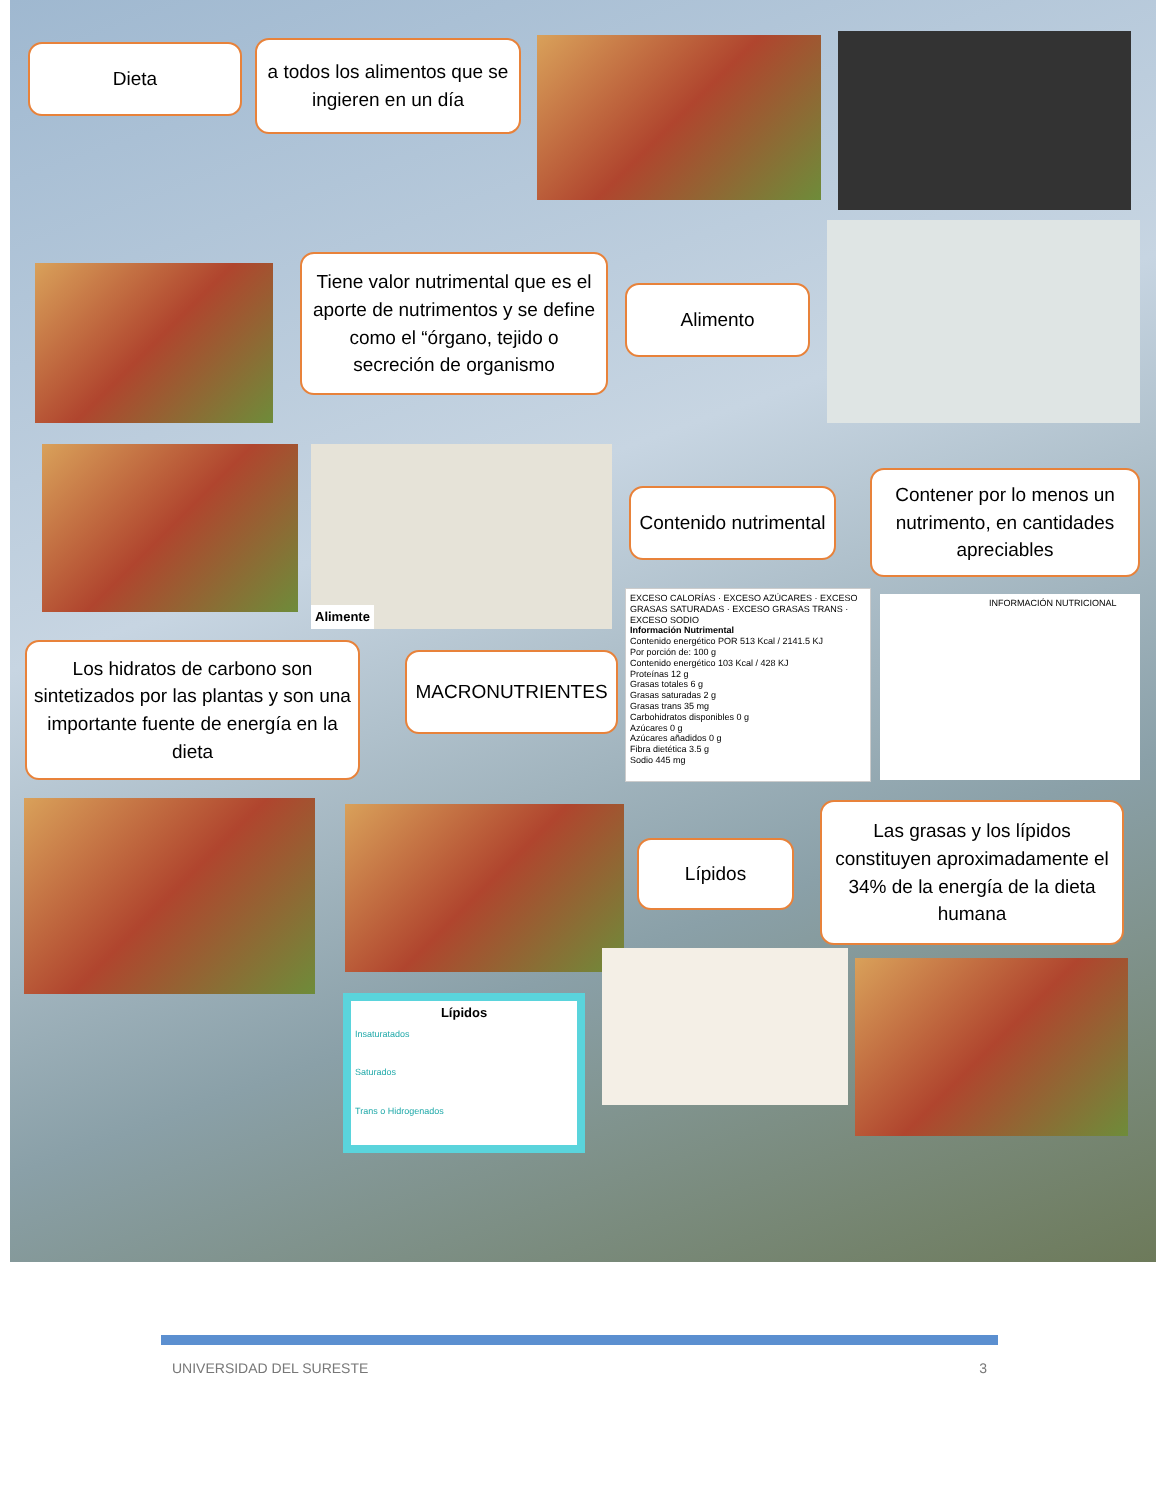Dieta
a todos los alimentos que se ingieren en un día
Tiene valor nutrimental que es el aporte de nutrimentos y se define como el “órgano, tejido o secreción de organismo
Alimento
Alimente
Contenido nutrimental
Contener por lo menos un nutrimento, en cantidades apreciables
Los hidratos de carbono son sintetizados por las plantas y son una importante fuente de energía en la dieta
MACRONUTRIENTES
EXCESO CALORÍAS · EXCESO AZÚCARES · EXCESO GRASAS SATURADAS · EXCESO GRASAS TRANS · EXCESO SODIO
Información Nutrimental
Contenido energético POR 513 Kcal / 2141.5 KJ
Por porción de: 100 g
Contenido energético 103 Kcal / 428 KJ
Proteínas 12 g
Grasas totales 6 g
Grasas saturadas 2 g
Grasas trans 35 mg
Carbohidratos disponibles 0 g
Azúcares 0 g
Azúcares añadidos 0 g
Fibra dietética 3.5 g
Sodio 445 mg
INFORMACIÓN NUTRICIONAL
Lípidos
Las grasas y los lípidos constituyen aproximadamente el 34% de la energía de la dieta humana
Lípidos
Insaturatados
Saturados
Trans o Hidrogenados
UNIVERSIDAD DEL SURESTE 3